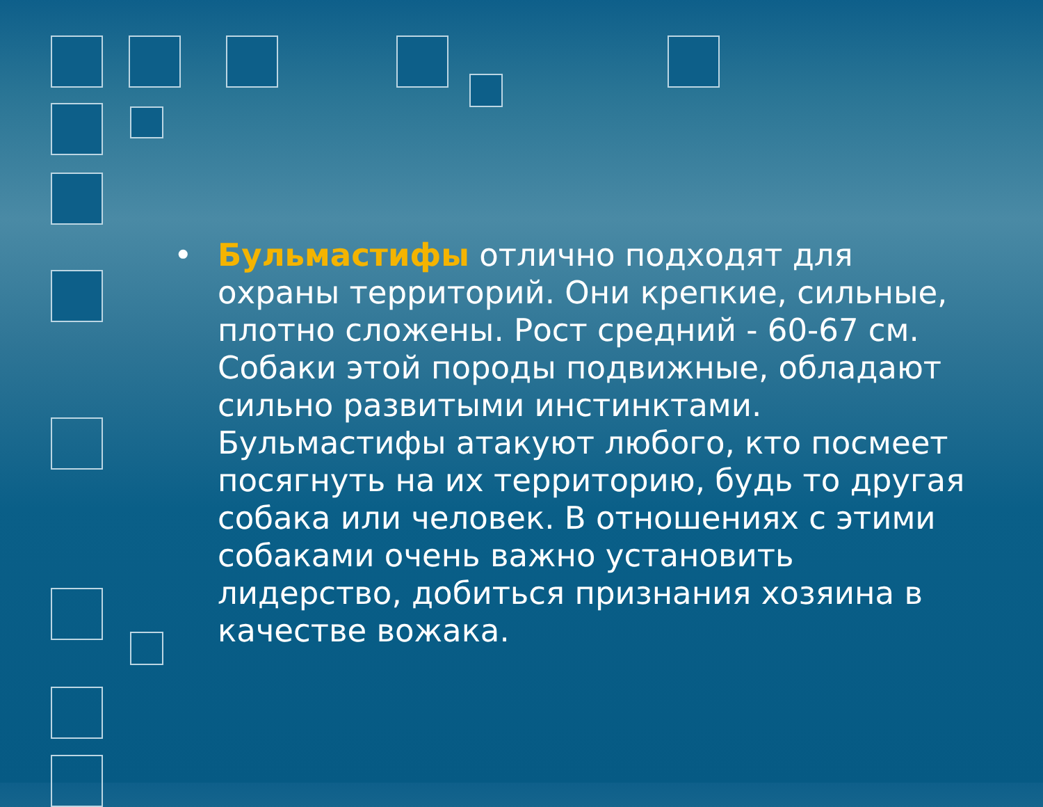• Бульмастифы отлично подходят для охраны территорий. Они крепкие, сильные, плотно сложены. Рост средний - 60-67 см. Собаки этой породы подвижные, обладают сильно развитыми инстинктами. Бульмастифы атакуют любого, кто посмеет посягнуть на их территорию, будь то другая собака или человек. В отношениях с этими собаками очень важно установить лидерство, добиться признания хозяина в качестве вожака.